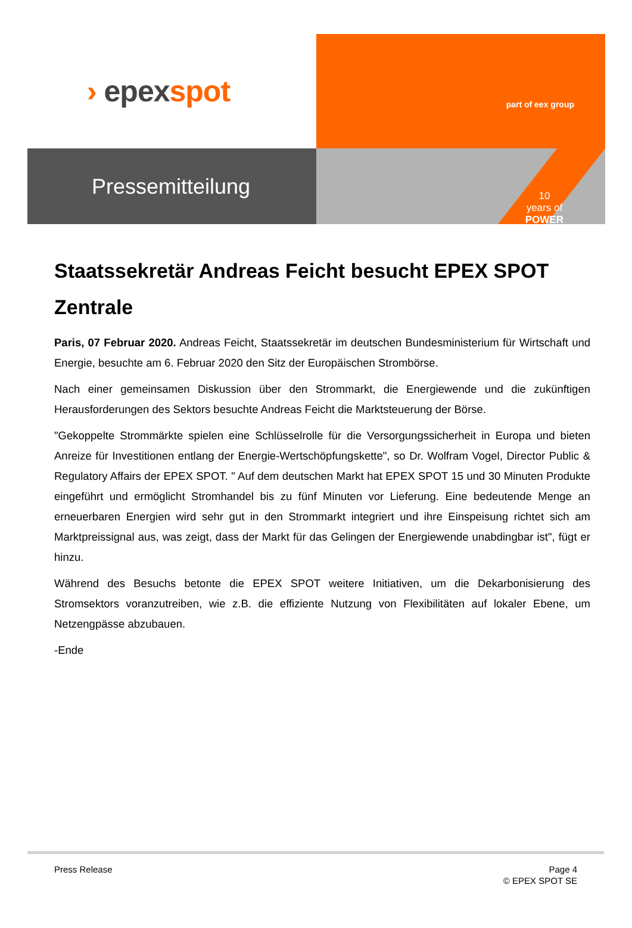› epexspot
part of eex group
Pressemitteilung
10
years of
POWER
Staatssekretär Andreas Feicht besucht EPEX SPOT Zentrale
Paris, 07 Februar 2020. Andreas Feicht, Staatssekretär im deutschen Bundesministerium für Wirtschaft und Energie, besuchte am 6. Februar 2020 den Sitz der Europäischen Strombörse.
Nach einer gemeinsamen Diskussion über den Strommarkt, die Energiewende und die zukünftigen Herausforderungen des Sektors besuchte Andreas Feicht die Marktsteuerung der Börse.
"Gekoppelte Strommärkte spielen eine Schlüsselrolle für die Versorgungssicherheit in Europa und bieten Anreize für Investitionen entlang der Energie-Wertschöpfungskette", so Dr. Wolfram Vogel, Director Public & Regulatory Affairs der EPEX SPOT. " Auf dem deutschen Markt hat EPEX SPOT 15 und 30 Minuten Produkte eingeführt und ermöglicht Stromhandel bis zu fünf Minuten vor Lieferung. Eine bedeutende Menge an erneuerbaren Energien wird sehr gut in den Strommarkt integriert und ihre Einspeisung richtet sich am Marktpreissignal aus, was zeigt, dass der Markt für das Gelingen der Energiewende unabdingbar ist", fügt er hinzu.
Während des Besuchs betonte die EPEX SPOT weitere Initiativen, um die Dekarbonisierung des Stromsektors voranzutreiben, wie z.B. die effiziente Nutzung von Flexibilitäten auf lokaler Ebene, um Netzengpässe abzubauen.
-Ende
Press Release Page 4
© EPEX SPOT SE